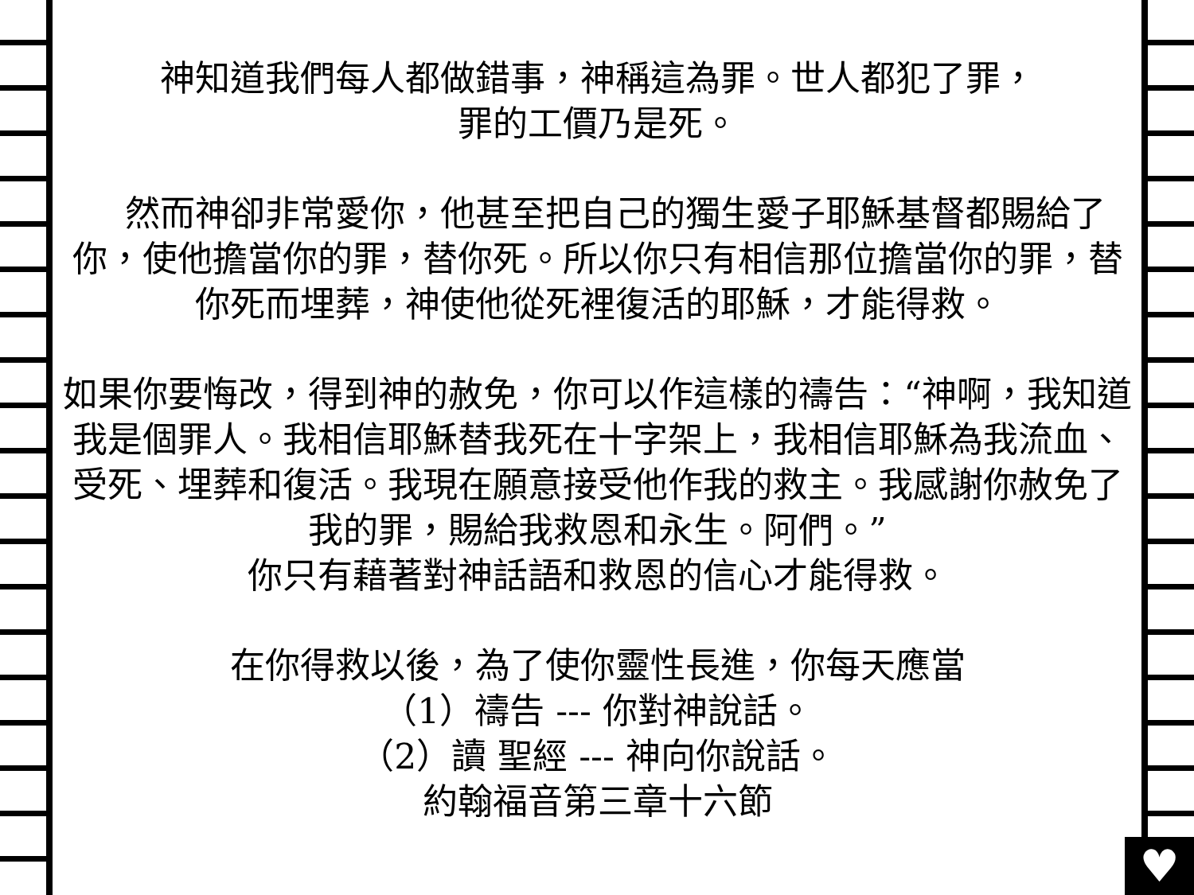神知道我們每人都做錯事，神稱這為罪。世人都犯了罪，
罪的工價乃是死。
　然而神卻非常愛你，他甚至把自己的獨生愛子耶穌基督都賜給了你，使他擔當你的罪，替你死。所以你只有相信那位擔當你的罪，替你死而埋葬，神使他從死裡復活的耶穌，才能得救。
如果你要悔改，得到神的赦免，你可以作這樣的禱告：“神啊，我知道我是個罪人。我相信耶穌替我死在十字架上，我相信耶穌為我流血、受死、埋葬和復活。我現在願意接受他作我的救主。我感謝你赦免了我的罪，賜給我救恩和永生。阿們。”
你只有藉著對神話語和救恩的信心才能得救。
在你得救以後，為了使你靈性長進，你每天應當
（1）禱告 --- 你對神說話。
（2）讀 聖經 --- 神向你說話。
約翰福音第三章十六節
♥